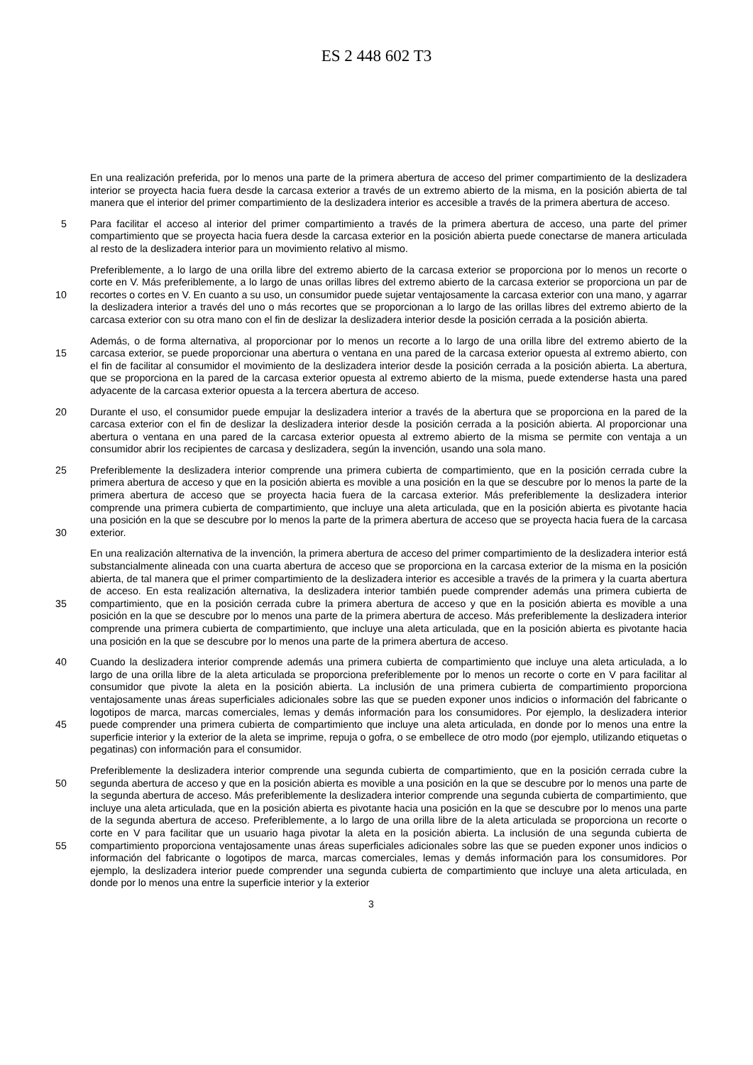ES 2 448 602 T3
En una realización preferida, por lo menos una parte de la primera abertura de acceso del primer compartimiento de la deslizadera interior se proyecta hacia fuera desde la carcasa exterior a través de un extremo abierto de la misma, en la posición abierta de tal manera que el interior del primer compartimiento de la deslizadera interior es accesible a través de la primera abertura de acceso.
5 Para facilitar el acceso al interior del primer compartimiento a través de la primera abertura de acceso, una parte del primer compartimiento que se proyecta hacia fuera desde la carcasa exterior en la posición abierta puede conectarse de manera articulada al resto de la deslizadera interior para un movimiento relativo al mismo.
10 Preferiblemente, a lo largo de una orilla libre del extremo abierto de la carcasa exterior se proporciona por lo menos un recorte o corte en V. Más preferiblemente, a lo largo de unas orillas libres del extremo abierto de la carcasa exterior se proporciona un par de recortes o cortes en V. En cuanto a su uso, un consumidor puede sujetar ventajosamente la carcasa exterior con una mano, y agarrar la deslizadera interior a través del uno o más recortes que se proporcionan a lo largo de las orillas libres del extremo abierto de la carcasa exterior con su otra mano con el fin de deslizar la deslizadera interior desde la posición cerrada a la posición abierta.
15 Además, o de forma alternativa, al proporcionar por lo menos un recorte a lo largo de una orilla libre del extremo abierto de la carcasa exterior, se puede proporcionar una abertura o ventana en una pared de la carcasa exterior opuesta al extremo abierto, con el fin de facilitar al consumidor el movimiento de la deslizadera interior desde la posición cerrada a la posición abierta. La abertura, que se proporciona en la pared de la carcasa exterior opuesta al extremo abierto de la misma, puede extenderse hasta una pared adyacente de la carcasa exterior opuesta a la tercera abertura de acceso.
20 Durante el uso, el consumidor puede empujar la deslizadera interior a través de la abertura que se proporciona en la pared de la carcasa exterior con el fin de deslizar la deslizadera interior desde la posición cerrada a la posición abierta. Al proporcionar una abertura o ventana en una pared de la carcasa exterior opuesta al extremo abierto de la misma se permite con ventaja a un consumidor abrir los recipientes de carcasa y deslizadera, según la invención, usando una sola mano.
25
30
Preferiblemente la deslizadera interior comprende una primera cubierta de compartimiento, que en la posición cerrada cubre la primera abertura de acceso y que en la posición abierta es movible a una posición en la que se descubre por lo menos la parte de la primera abertura de acceso que se proyecta hacia fuera de la carcasa exterior. Más preferiblemente la deslizadera interior comprende una primera cubierta de compartimiento, que incluye una aleta articulada, que en la posición abierta es pivotante hacia una posición en la que se descubre por lo menos la parte de la primera abertura de acceso que se proyecta hacia fuera de la carcasa exterior.
35 En una realización alternativa de la invención, la primera abertura de acceso del primer compartimiento de la deslizadera interior está substancialmente alineada con una cuarta abertura de acceso que se proporciona en la carcasa exterior de la misma en la posición abierta, de tal manera que el primer compartimiento de la deslizadera interior es accesible a través de la primera y la cuarta abertura de acceso. En esta realización alternativa, la deslizadera interior también puede comprender además una primera cubierta de compartimiento, que en la posición cerrada cubre la primera abertura de acceso y que en la posición abierta es movible a una posición en la que se descubre por lo menos una parte de la primera abertura de acceso. Más preferiblemente la deslizadera interior comprende una primera cubierta de compartimiento, que incluye una aleta articulada, que en la posición abierta es pivotante hacia una posición en la que se descubre por lo menos una parte de la primera abertura de acceso.
40
45
Cuando la deslizadera interior comprende además una primera cubierta de compartimiento que incluye una aleta articulada, a lo largo de una orilla libre de la aleta articulada se proporciona preferiblemente por lo menos un recorte o corte en V para facilitar al consumidor que pivote la aleta en la posición abierta. La inclusión de una primera cubierta de compartimiento proporciona ventajosamente unas áreas superficiales adicionales sobre las que se pueden exponer unos indicios o información del fabricante o logotipos de marca, marcas comerciales, lemas y demás información para los consumidores. Por ejemplo, la deslizadera interior puede comprender una primera cubierta de compartimiento que incluye una aleta articulada, en donde por lo menos una entre la superficie interior y la exterior de la aleta se imprime, repuja o gofra, o se embellece de otro modo (por ejemplo, utilizando etiquetas o pegatinas) con información para el consumidor.
50
55
Preferiblemente la deslizadera interior comprende una segunda cubierta de compartimiento, que en la posición cerrada cubre la segunda abertura de acceso y que en la posición abierta es movible a una posición en la que se descubre por lo menos una parte de la segunda abertura de acceso. Más preferiblemente la deslizadera interior comprende una segunda cubierta de compartimiento, que incluye una aleta articulada, que en la posición abierta es pivotante hacia una posición en la que se descubre por lo menos una parte de la segunda abertura de acceso. Preferiblemente, a lo largo de una orilla libre de la aleta articulada se proporciona un recorte o corte en V para facilitar que un usuario haga pivotar la aleta en la posición abierta. La inclusión de una segunda cubierta de compartimiento proporciona ventajosamente unas áreas superficiales adicionales sobre las que se pueden exponer unos indicios o información del fabricante o logotipos de marca, marcas comerciales, lemas y demás información para los consumidores. Por ejemplo, la deslizadera interior puede comprender una segunda cubierta de compartimiento que incluye una aleta articulada, en donde por lo menos una entre la superficie interior y la exterior
3